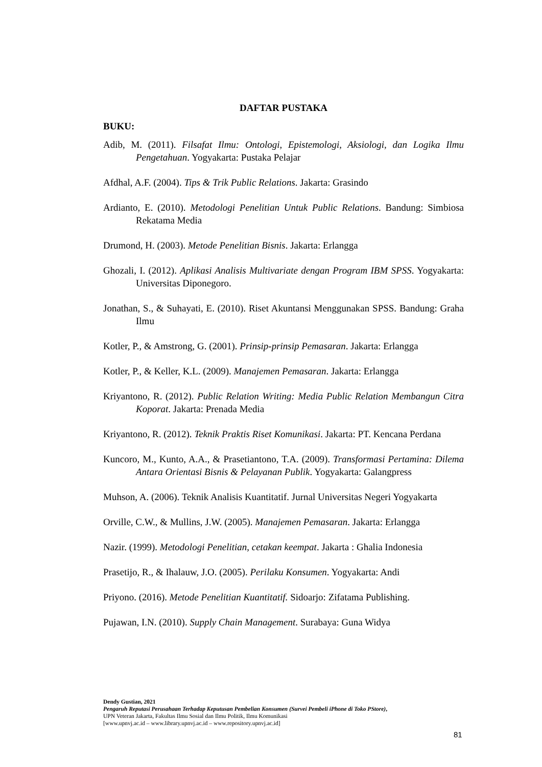DAFTAR PUSTAKA
BUKU:
Adib, M. (2011). Filsafat Ilmu: Ontologi, Epistemologi, Aksiologi, dan Logika Ilmu Pengetahuan. Yogyakarta: Pustaka Pelajar
Afdhal, A.F. (2004). Tips & Trik Public Relations. Jakarta: Grasindo
Ardianto, E. (2010). Metodologi Penelitian Untuk Public Relations. Bandung: Simbiosa Rekatama Media
Drumond, H. (2003). Metode Penelitian Bisnis. Jakarta: Erlangga
Ghozali, I. (2012). Aplikasi Analisis Multivariate dengan Program IBM SPSS. Yogyakarta: Universitas Diponegoro.
Jonathan, S., & Suhayati, E. (2010). Riset Akuntansi Menggunakan SPSS. Bandung: Graha Ilmu
Kotler, P., & Amstrong, G. (2001). Prinsip-prinsip Pemasaran. Jakarta: Erlangga
Kotler, P., & Keller, K.L. (2009). Manajemen Pemasaran. Jakarta: Erlangga
Kriyantono, R. (2012). Public Relation Writing: Media Public Relation Membangun Citra Koporat. Jakarta: Prenada Media
Kriyantono, R. (2012). Teknik Praktis Riset Komunikasi. Jakarta: PT. Kencana Perdana
Kuncoro, M., Kunto, A.A., & Prasetiantono, T.A. (2009). Transformasi Pertamina: Dilema Antara Orientasi Bisnis & Pelayanan Publik. Yogyakarta: Galangpress
Muhson, A. (2006). Teknik Analisis Kuantitatif. Jurnal Universitas Negeri Yogyakarta
Orville, C.W., & Mullins, J.W. (2005). Manajemen Pemasaran. Jakarta: Erlangga
Nazir. (1999). Metodologi Penelitian, cetakan keempat. Jakarta : Ghalia Indonesia
Prasetijo, R., & Ihalauw, J.O. (2005). Perilaku Konsumen. Yogyakarta: Andi
Priyono. (2016). Metode Penelitian Kuantitatif. Sidoarjo: Zifatama Publishing.
Pujawan, I.N. (2010). Supply Chain Management. Surabaya: Guna Widya
Dendy Gustian, 2021
Pengaruh Reputasi Perusahaan Terhadap Keputusan Pembelian Konsumen (Survei Pembeli iPhone di Toko PStore),
UPN Veteran Jakarta, Fakultas Ilmu Sosial dan Ilmu Politik, Ilmu Komunikasi
[www.upnvj.ac.id – www.library.upnvj.ac.id – www.repository.upnvj.ac.id]
81